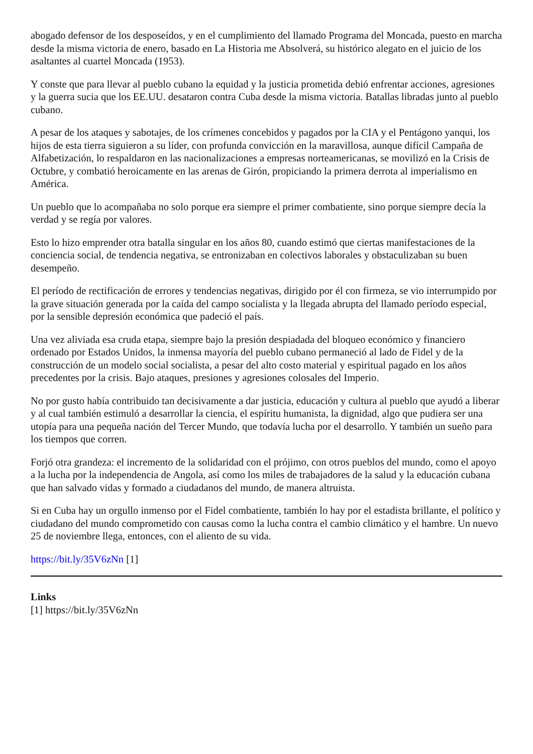abogado defensor de los desposeídos, y en el cumplimiento del llamado Programa del Moncada, puesto en marcha desde la misma victoria de enero, basado en La Historia me Absolverá, su histórico alegato en el juicio de los asaltantes al cuartel Moncada (1953).
Y conste que para llevar al pueblo cubano la equidad y la justicia prometida debió enfrentar acciones, agresiones y la guerra sucia que los EE.UU. desataron contra Cuba desde la misma victoria. Batallas libradas junto al pueblo cubano.
A pesar de los ataques y sabotajes, de los crímenes concebidos y pagados por la CIA y el Pentágono yanqui, los hijos de esta tierra siguieron a su líder, con profunda convicción en la maravillosa, aunque difícil Campaña de Alfabetización, lo respaldaron en las nacionalizaciones a empresas norteamericanas, se movilizó en la Crisis de Octubre, y combatió heroicamente en las arenas de Girón, propiciando la primera derrota al imperialismo en América.
Un pueblo que lo acompañaba no solo porque era siempre el primer combatiente, sino porque siempre decía la verdad y se regía por valores.
Esto lo hizo emprender otra batalla singular en los años 80, cuando estimó que ciertas manifestaciones de la conciencia social, de tendencia negativa, se entronizaban en colectivos laborales y obstaculizaban su buen desempeño.
El período de rectificación de errores y tendencias negativas, dirigido por él con firmeza, se vio interrumpido por la grave situación generada por la caída del campo socialista y la llegada abrupta del llamado período especial, por la sensible depresión económica que padeció el país.
Una vez aliviada esa cruda etapa, siempre bajo la presión despiadada del bloqueo económico y financiero ordenado por Estados Unidos, la inmensa mayoría del pueblo cubano permaneció al lado de Fidel y de la construcción de un modelo social socialista, a pesar del alto costo material y espiritual pagado en los años precedentes por la crisis. Bajo ataques, presiones y agresiones colosales del Imperio.
No por gusto había contribuido tan decisivamente a dar justicia, educación y cultura al pueblo que ayudó a liberar y al cual también estimuló a desarrollar la ciencia, el espíritu humanista, la dignidad, algo que pudiera ser una utopía para una pequeña nación del Tercer Mundo, que todavía lucha por el desarrollo. Y también un sueño para los tiempos que corren.
Forjó otra grandeza: el incremento de la solidaridad con el prójimo, con otros pueblos del mundo, como el apoyo a la lucha por la independencia de Angola, así como los miles de trabajadores de la salud y la educación cubana que han salvado vidas y formado a ciudadanos del mundo, de manera altruista.
Si en Cuba hay un orgullo inmenso por el Fidel combatiente, también lo hay por el estadista brillante, el político y ciudadano del mundo comprometido con causas como la lucha contra el cambio climático y el hambre. Un nuevo 25 de noviembre llega, entonces, con el aliento de su vida.
https://bit.ly/35V6zNn [1]
Links
[1] https://bit.ly/35V6zNn